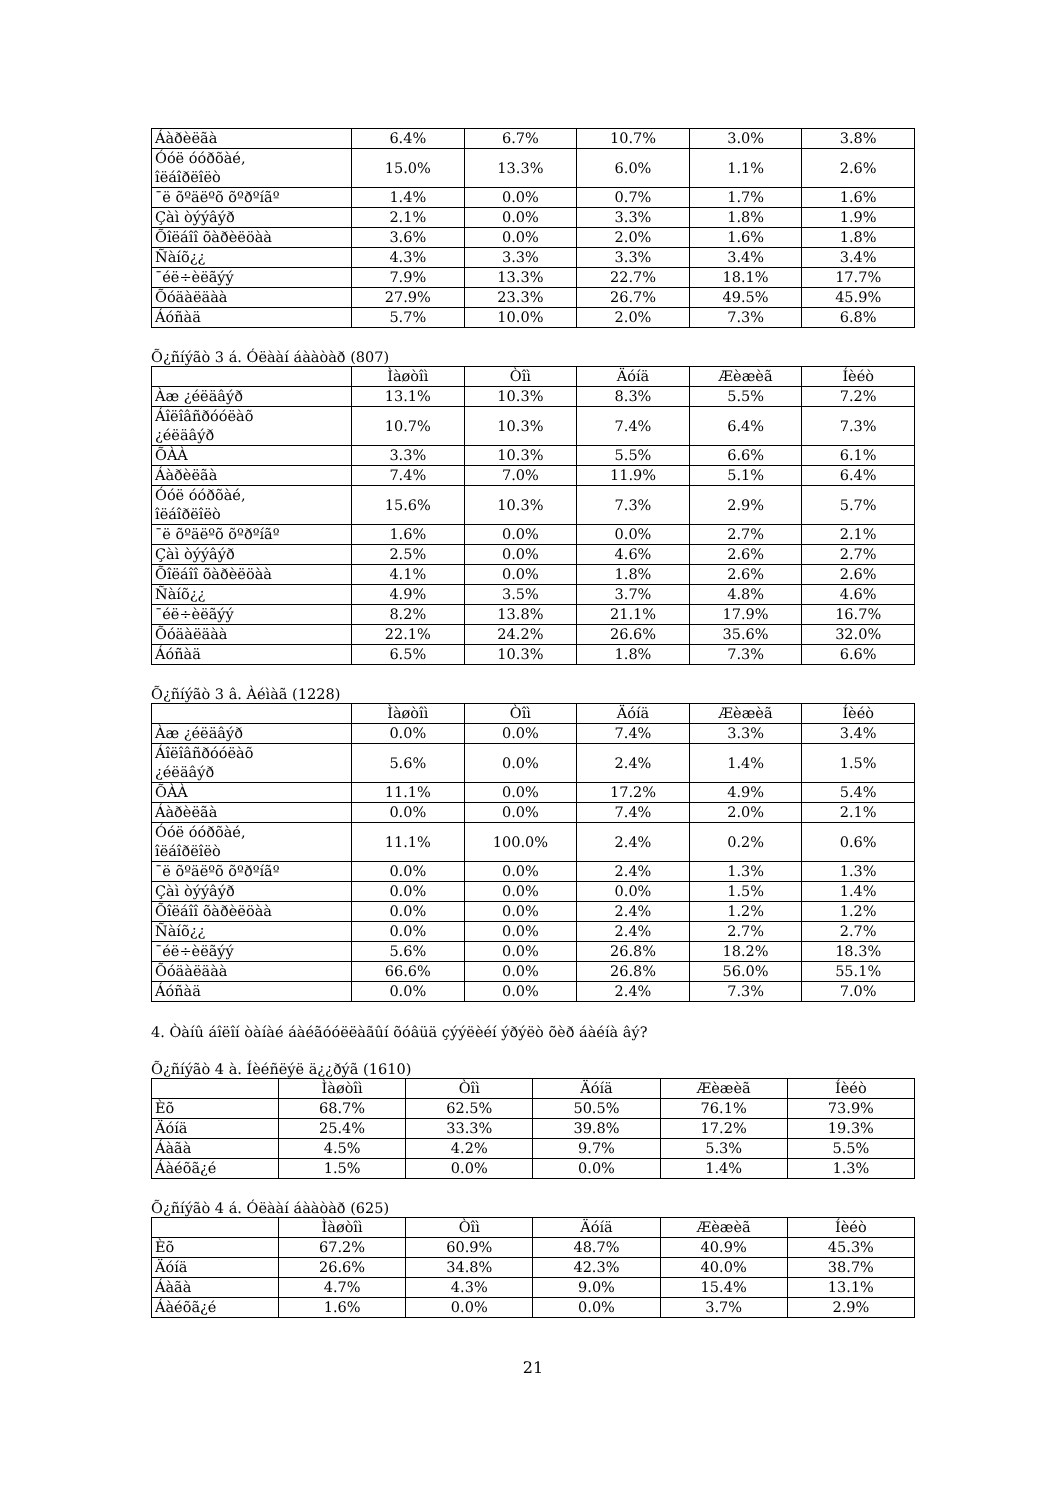| Áàðèëãà | 6.4% | 6.7% | 10.7% | 3.0% | 3.8% |
| Óóë óóðõàé, îëáîðëîëò | 15.0% | 13.3% | 6.0% | 1.1% | 2.6% |
| ¯ë õºäëºõ õºðºíãº | 1.4% | 0.0% | 0.7% | 1.7% | 1.6% |
| Çàì òýýâýð | 2.1% | 0.0% | 3.3% | 1.8% | 1.9% |
| Õîëáîî õàðèëöàà | 3.6% | 0.0% | 2.0% | 1.6% | 1.8% |
| Ñàíõ¿¿ | 4.3% | 3.3% | 3.3% | 3.4% | 3.4% |
| ¯éë÷èëãýý | 7.9% | 13.3% | 22.7% | 18.1% | 17.7% |
| Õóäàëäàà | 27.9% | 23.3% | 26.7% | 49.5% | 45.9% |
| Áóñàä | 5.7% | 10.0% | 2.0% | 7.3% | 6.8% |
Õ¿ñíýãò 3 á. Óëààí áààòàð (807)
| | Ìàøòîì | Òîì | Äóíä | Æèæèã | Íèéò |
| --- | --- | --- | --- | --- | --- |
| Àæ ¿éëäâýð | 13.1% | 10.3% | 8.3% | 5.5% | 7.2% |
| Áîëîâñðóóëàõ ¿éëäâýð | 10.7% | 10.3% | 7.4% | 6.4% | 7.3% |
| ÕÀÀ | 3.3% | 10.3% | 5.5% | 6.6% | 6.1% |
| Áàðèëãà | 7.4% | 7.0% | 11.9% | 5.1% | 6.4% |
| Óóë óóðõàé, îëáîðëîëò | 15.6% | 10.3% | 7.3% | 2.9% | 5.7% |
| ¯ë õºäëºõ õºðºíãº | 1.6% | 0.0% | 0.0% | 2.7% | 2.1% |
| Çàì òýýâýð | 2.5% | 0.0% | 4.6% | 2.6% | 2.7% |
| Õîëáîî õàðèëöàà | 4.1% | 0.0% | 1.8% | 2.6% | 2.6% |
| Ñàíõ¿¿ | 4.9% | 3.5% | 3.7% | 4.8% | 4.6% |
| ¯éë÷èëãýý | 8.2% | 13.8% | 21.1% | 17.9% | 16.7% |
| Õóäàëäàà | 22.1% | 24.2% | 26.6% | 35.6% | 32.0% |
| Áóñàä | 6.5% | 10.3% | 1.8% | 7.3% | 6.6% |
Õ¿ñíýãò 3 â. Àéìàã (1228)
| | Ìàøòîì | Òîì | Äóíä | Æèæèã | Íèéò |
| --- | --- | --- | --- | --- | --- |
| Àæ ¿éëäâýð | 0.0% | 0.0% | 7.4% | 3.3% | 3.4% |
| Áîëîâñðóóëàõ ¿éëäâýð | 5.6% | 0.0% | 2.4% | 1.4% | 1.5% |
| ÕÀÀ | 11.1% | 0.0% | 17.2% | 4.9% | 5.4% |
| Áàðèëãà | 0.0% | 0.0% | 7.4% | 2.0% | 2.1% |
| Óóë óóðõàé, îëáîðëîëò | 11.1% | 100.0% | 2.4% | 0.2% | 0.6% |
| ¯ë õºäëºõ õºðºíãº | 0.0% | 0.0% | 2.4% | 1.3% | 1.3% |
| Çàì òýýâýð | 0.0% | 0.0% | 0.0% | 1.5% | 1.4% |
| Õîëáîî õàðèëöàà | 0.0% | 0.0% | 2.4% | 1.2% | 1.2% |
| Ñàíõ¿¿ | 0.0% | 0.0% | 2.4% | 2.7% | 2.7% |
| ¯éë÷èëãýý | 5.6% | 0.0% | 26.8% | 18.2% | 18.3% |
| Õóäàëäàà | 66.6% | 0.0% | 26.8% | 56.0% | 55.1% |
| Áóñàä | 0.0% | 0.0% | 2.4% | 7.3% | 7.0% |
4. Òàíû áîëîí òàíàé áàéãóóëëàãûí õóâüä çýýëèéí ýðýëò õèð áàéíà âý?
Õ¿ñíýãò 4 à. Íèéñëýë ä¿¿ðýã (1610)
| | Ìàøòîì | Òîì | Äóíä | Æèæèã | Íèéò |
| --- | --- | --- | --- | --- | --- |
| Èõ | 68.7% | 62.5% | 50.5% | 76.1% | 73.9% |
| Äóíä | 25.4% | 33.3% | 39.8% | 17.2% | 19.3% |
| Áàãà | 4.5% | 4.2% | 9.7% | 5.3% | 5.5% |
| Áàéõã¿é | 1.5% | 0.0% | 0.0% | 1.4% | 1.3% |
Õ¿ñíýãò 4 á. Óëààí áààòàð (625)
| | Ìàøòîì | Òîì | Äóíä | Æèæèã | Íèéò |
| --- | --- | --- | --- | --- | --- |
| Èõ | 67.2% | 60.9% | 48.7% | 40.9% | 45.3% |
| Äóíä | 26.6% | 34.8% | 42.3% | 40.0% | 38.7% |
| Áàãà | 4.7% | 4.3% | 9.0% | 15.4% | 13.1% |
| Áàéõã¿é | 1.6% | 0.0% | 0.0% | 3.7% | 2.9% |
21